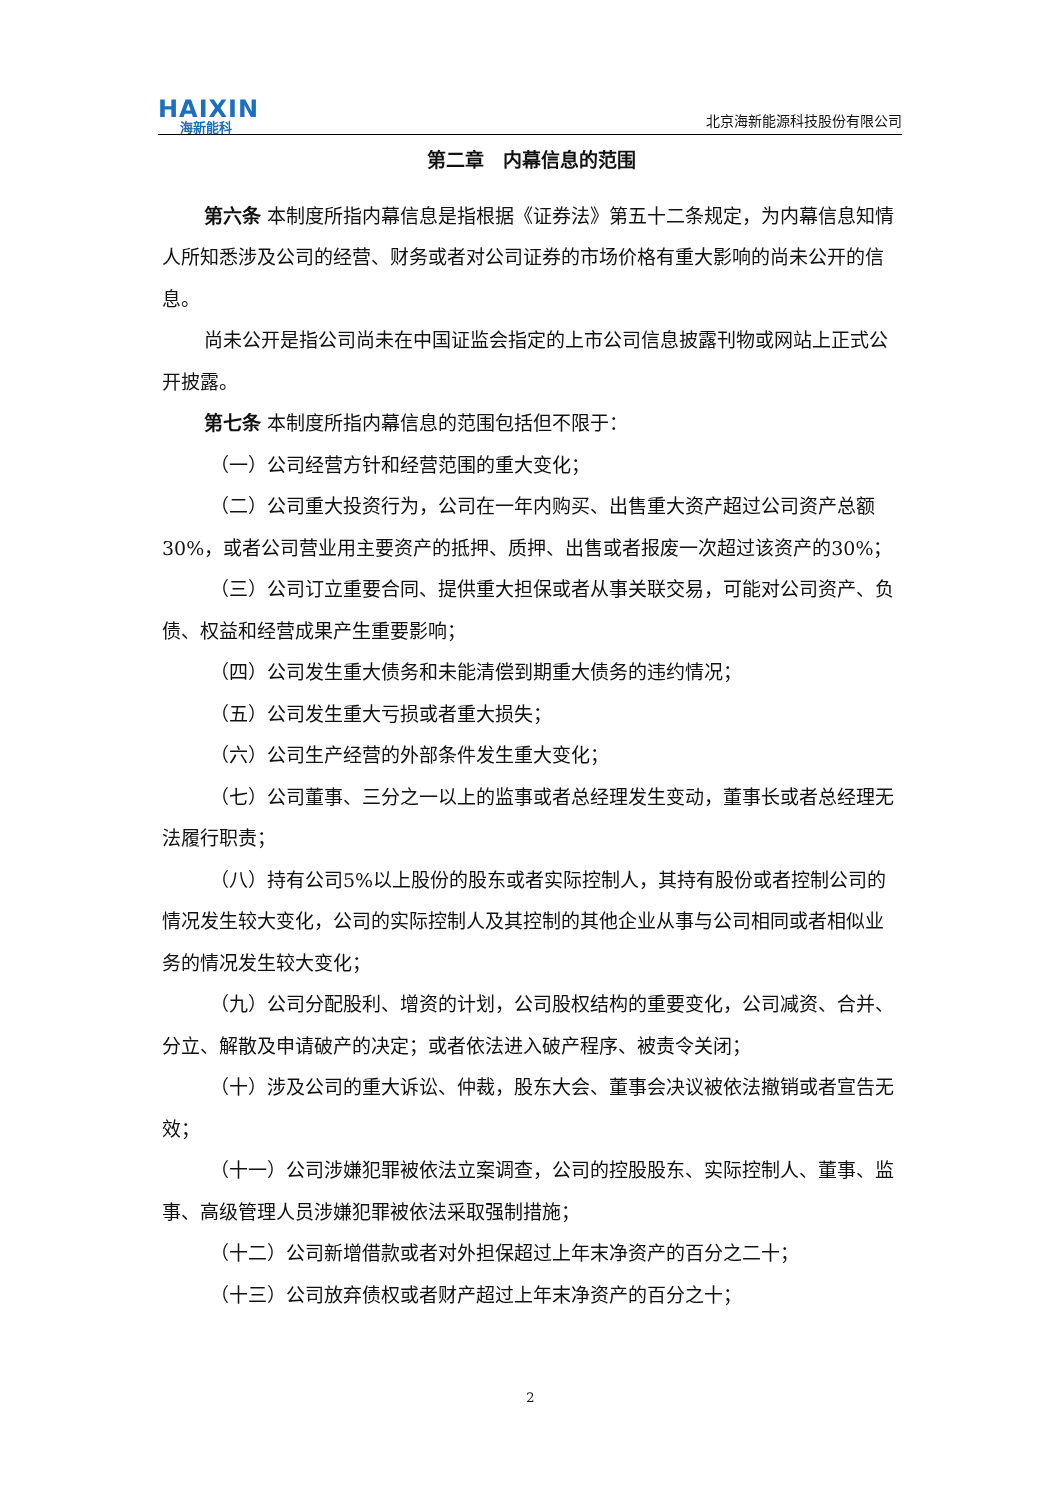HAIXIN
海新能科
北京海新能源科技股份有限公司
第二章　内幕信息的范围
第六条 本制度所指内幕信息是指根据《证券法》第五十二条规定，为内幕信息知情人所知悉涉及公司的经营、财务或者对公司证券的市场价格有重大影响的尚未公开的信息。
尚未公开是指公司尚未在中国证监会指定的上市公司信息披露刊物或网站上正式公开披露。
第七条 本制度所指内幕信息的范围包括但不限于：
（一）公司经营方针和经营范围的重大变化；
（二）公司重大投资行为，公司在一年内购买、出售重大资产超过公司资产总额30%，或者公司营业用主要资产的抵押、质押、出售或者报废一次超过该资产的30%；
（三）公司订立重要合同、提供重大担保或者从事关联交易，可能对公司资产、负债、权益和经营成果产生重要影响；
（四）公司发生重大债务和未能清偿到期重大债务的违约情况；
（五）公司发生重大亏损或者重大损失；
（六）公司生产经营的外部条件发生重大变化；
（七）公司董事、三分之一以上的监事或者总经理发生变动，董事长或者总经理无法履行职责；
（八）持有公司5%以上股份的股东或者实际控制人，其持有股份或者控制公司的情况发生较大变化，公司的实际控制人及其控制的其他企业从事与公司相同或者相似业务的情况发生较大变化；
（九）公司分配股利、增资的计划，公司股权结构的重要变化，公司减资、合并、分立、解散及申请破产的决定；或者依法进入破产程序、被责令关闭；
（十）涉及公司的重大诉讼、仲裁，股东大会、董事会决议被依法撤销或者宣告无效；
（十一）公司涉嫌犯罪被依法立案调查，公司的控股股东、实际控制人、董事、监事、高级管理人员涉嫌犯罪被依法采取强制措施；
（十二）公司新增借款或者对外担保超过上年末净资产的百分之二十；
（十三）公司放弃债权或者财产超过上年末净资产的百分之十；
2